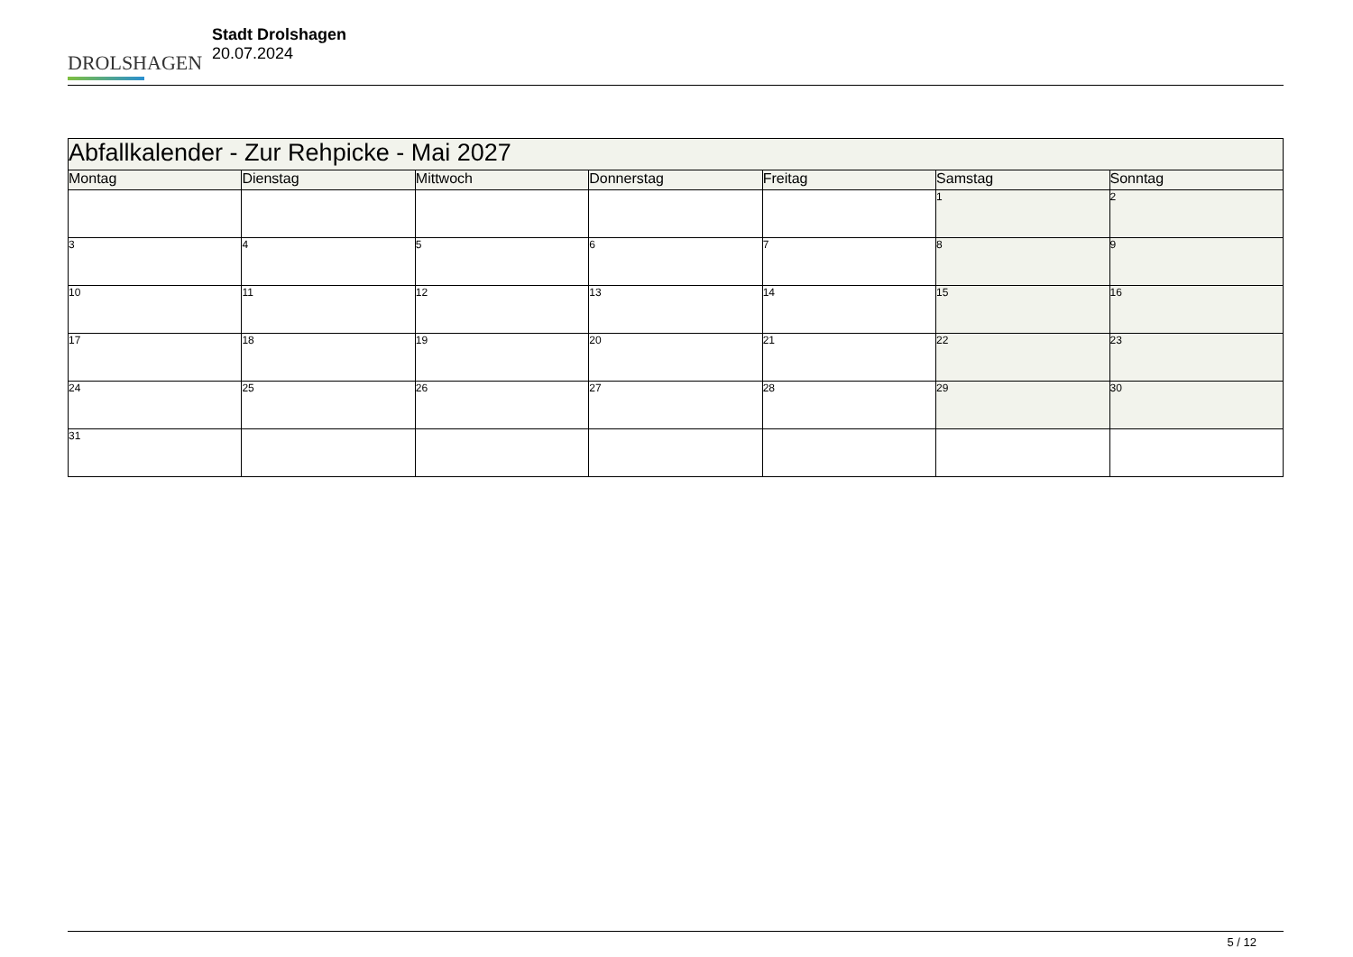DROLSHAGEN
Stadt Drolshagen
20.07.2024
| Abfallkalender - Zur Rehpicke - Mai 2027 | | | | | | |
| Montag | Dienstag | Mittwoch | Donnerstag | Freitag | Samstag | Sonntag |
| | | | | | 1 | 2 |
| 3 | 4 | 5 | 6 | 7 | 8 | 9 |
| 10 | 11 | 12 | 13 | 14 | 15 | 16 |
| 17 | 18 | 19 | 20 | 21 | 22 | 23 |
| 24 | 25 | 26 | 27 | 28 | 29 | 30 |
| 31 | | | | | | |
5 / 12